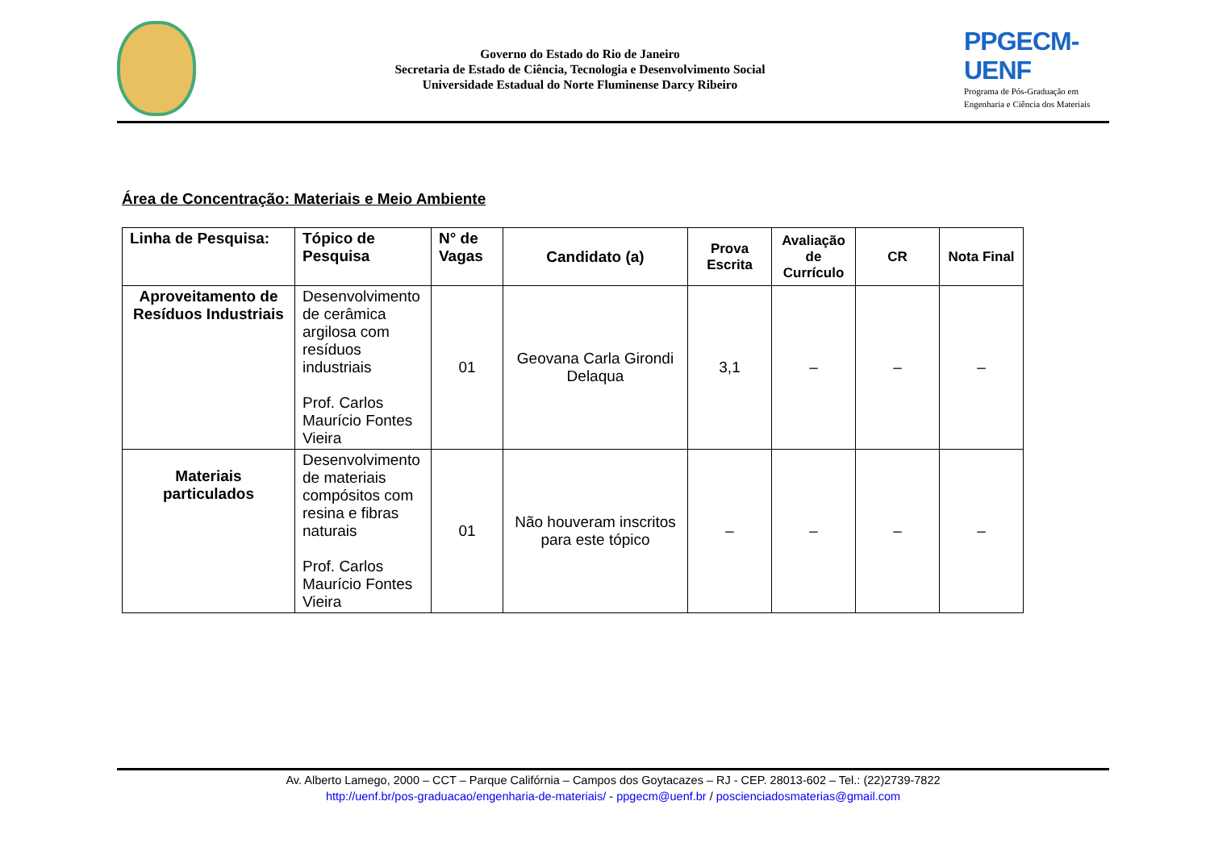Governo do Estado do Rio de Janeiro
Secretaria de Estado de Ciência, Tecnologia e Desenvolvimento Social
Universidade Estadual do Norte Fluminense Darcy Ribeiro
PPGECM-UENF
Programa de Pós-Graduação em
Engenharia e Ciência dos Materiais
Área de Concentração: Materiais e Meio Ambiente
| Linha de Pesquisa: | Tópico de Pesquisa | N° de Vagas | Candidato (a) | Prova Escrita | Avaliação de Currículo | CR | Nota Final |
| --- | --- | --- | --- | --- | --- | --- | --- |
| Aproveitamento de Resíduos Industriais | Desenvolvimento de cerâmica argilosa com resíduos industriais Prof. Carlos Maurício Fontes Vieira | 01 | Geovana Carla Girondi Delaqua | 3,1 | – | – | – |
| Materiais particulados | Desenvolvimento de materiais compósitos com resina e fibras naturais Prof. Carlos Maurício Fontes Vieira | 01 | Não houveram inscritos para este tópico | – | – | – | – |
Av. Alberto Lamego, 2000 – CCT – Parque Califórnia – Campos dos Goytacazes – RJ - CEP. 28013-602 – Tel.: (22)2739-7822
http://uenf.br/pos-graduacao/engenharia-de-materiais/ - ppgecm@uenf.br / poscienciadosmaterias@gmail.com